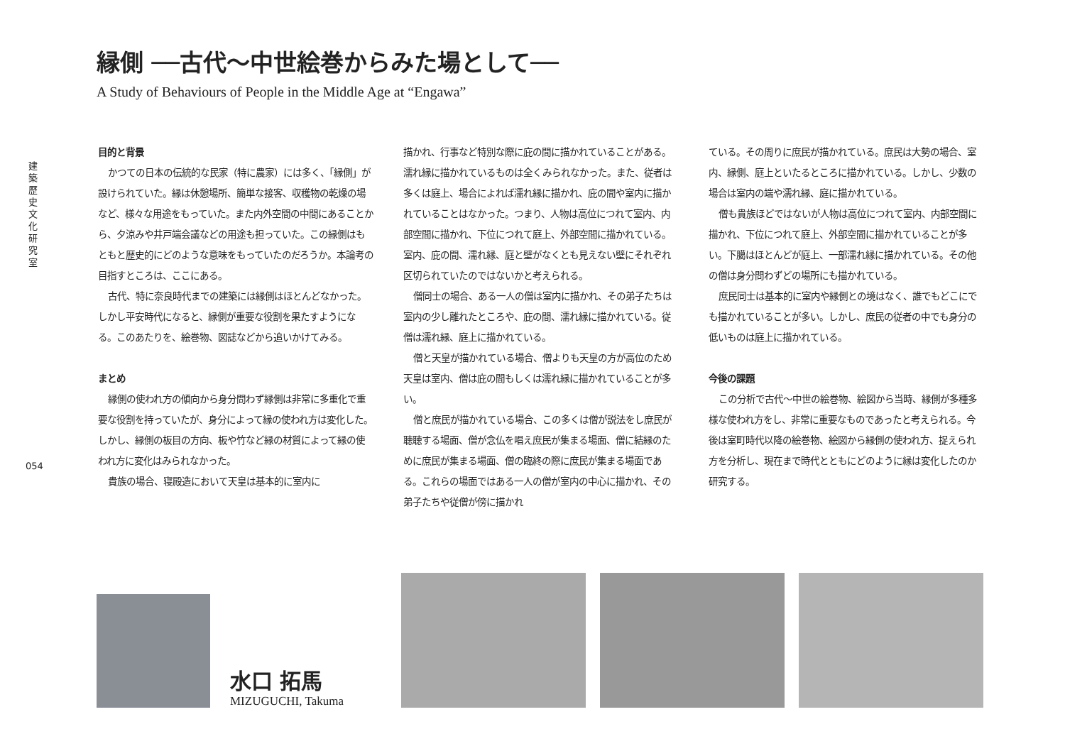建築歴史文化研究室
054
縁側 ──古代〜中世絵巻からみた場として──
A Study of Behaviours of People in the Middle Age at “Engawa”
目的と背景
かつての日本の伝統的な民家（特に農家）には多く、「縁側」が設けられていた。縁は休憩場所、簡単な接客、収穫物の乾燥の場など、様々な用途をもっていた。また内外空間の中間にあることから、夕涼みや井戸端会議などの用途も担っていた。この縁側はもともと歴史的にどのような意味をもっていたのだろうか。本論考の目指すところは、ここにある。
古代、特に奈良時代までの建築には縁側はほとんどなかった。しかし平安時代になると、縁側が重要な役割を果たすようになる。このあたりを、絵巻物、図誌などから追いかけてみる。
まとめ
縁側の使われ方の傾向から身分問わず縁側は非常に多重化で重要な役割を持っていたが、身分によって縁の使われ方は変化した。しかし、縁側の板目の方向、板や竹など縁の材質によって縁の使われ方に変化はみられなかった。
貴族の場合、寝殿造において天皇は基本的に室内に
描かれ、行事など特別な際に庇の間に描かれていることがある。濡れ縁に描かれているものは全くみられなかった。また、従者は多くは庭上、場合によれば濡れ縁に描かれ、庇の間や室内に描かれていることはなかった。つまり、人物は高位につれて室内、内部空間に描かれ、下位につれて庭上、外部空間に描かれている。室内、庇の間、濡れ縁、庭と壁がなくとも見えない壁にそれぞれ区切られていたのではないかと考えられる。
僧同士の場合、ある一人の僧は室内に描かれ、その弟子たちは室内の少し離れたところや、庇の間、濡れ縁に描かれている。従僧は濡れ縁、庭上に描かれている。
僧と天皇が描かれている場合、僧よりも天皇の方が高位のため天皇は室内、僧は庇の間もしくは濡れ縁に描かれていることが多い。
僧と庶民が描かれている場合、この多くは僧が説法をし庶民が聴聴する場面、僧が念仏を唱え庶民が集まる場面、僧に結縁のために庶民が集まる場面、僧の臨終の際に庶民が集まる場面である。これらの場面ではある一人の僧が室内の中心に描かれ、その弟子たちや従僧が傍に描かれ
ている。その周りに庶民が描かれている。庶民は大勢の場合、室内、縁側、庭上といたるところに描かれている。しかし、少数の場合は室内の端や濡れ縁、庭に描かれている。
僧も貴族ほどではないが人物は高位につれて室内、内部空間に描かれ、下位につれて庭上、外部空間に描かれていることが多い。下臈はほとんどが庭上、一部濡れ縁に描かれている。その他の僧は身分問わずどの場所にも描かれている。
庶民同士は基本的に室内や縁側との境はなく、誰でもどこにでも描かれていることが多い。しかし、庶民の従者の中でも身分の低いものは庭上に描かれている。
今後の課題
この分析で古代〜中世の絵巻物、絵図から当時、縁側が多種多様な使われ方をし、非常に重要なものであったと考えられる。今後は室町時代以降の絵巻物、絵図から縁側の使われ方、捉えられ方を分析し、現在まで時代とともにどのように縁は変化したのか研究する。
水口 拓馬
MIZUGUCHI, Takuma